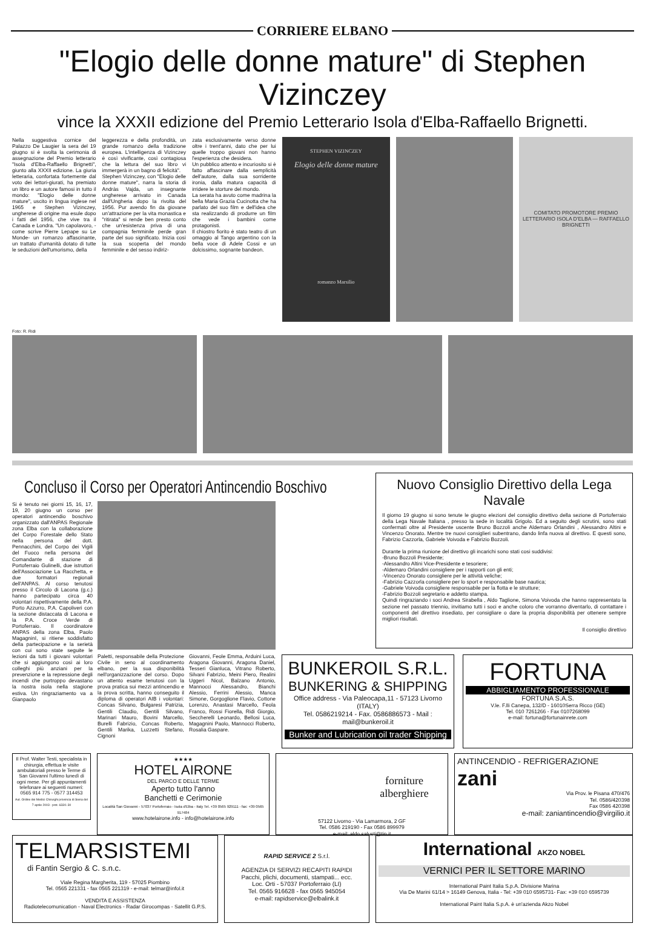CORRIERE ELBANO
"Elogio delle donne mature" di Stephen Vizinczey
vince la XXXII edizione del Premio Letterario Isola d'Elba-Raffaello Brignetti.
Nella suggestiva cornice del Palazzo De Laugier la sera del 19 giugno si è svolta la cerimonia di assegnazione del Premio letterario "Isola d'Elba-Raffaello Brignetti", giunto alla XXXII edizione. La giuria letteraria, confortata fortemente dal voto dei lettori-giurati, ha premiato un libro e un autore famosi in tutto il mondo: "Elogio delle donne mature", uscito in lingua inglese nel 1965 e Stephen Vizinczey, ungherese di origine ma esule dopo i fatti del 1956, che vive tra il Canada e Londra. "Un capolavoro, - come scrive Pierre Lepape su Le Monde- un romanzo affascinante, un trattato d'umanità dotato di tutte le seduzioni dell'umorismo, della
leggerezza e della profondità, un grande romanzo della tradizione europea. L'intelligenza di Vizinczey è così vivificante, così contagiosa che la lettura del suo libro vi immergerà in un bagno di felicità".
Stephen Vizinczey, con "Elogio delle donne mature", narra la storia di Andràs Vajda, un insegnante ungherese arrivato in Canada dall'Ungheria dopo la rivolta del 1956. Pur avendo fin da giovane un'attrazione per la vita monastica e "ritirata" si rende ben presto conto che un'esistenza priva di una compagnia femminile perde gran parte del suo significato. Inizia così la sua scoperta del mondo femminile e del sesso indiriz-
zata esclusivamente verso donne oltre i trent'anni, dato che per lui quelle troppo giovani non hanno l'esperienza che desidera.
Un pubblico attento e incuriosito si è fatto affascinare dalla semplicità dell'autore, dalla sua sorridente ironia, dalla matura capacità di irridere le storture del mondo.
La serata ha avuto come madrina la bella Maria Grazia Cucinotta che ha parlato del suo film e dell'idea che sta realizzando di produrre un film che vede i bambini come protagonisti.
Il chiostro fiorito è stato teatro di un omaggio al Tango argentino con la bella voce di Adele Cossi e un dolcissimo, sognante bandeon.
STEPHEN VIZINCZEY
Elogio delle donne mature
romanzo Marsilio
COMITATO PROMOTORE PREMIO LETTERARIO ISOLA D'ELBA — RAFFAELLO BRIGNETTI
Foto: R. Ridi
Concluso il Corso per Operatori Antincendio Boschivo
Si è tenuto nei giorni 15, 16, 17, 19, 20 giugno un corso per operatori antincendio boschivo organizzato dall'ANPAS Regionale zona Elba con la collaborazione del Corpo Forestale dello Stato nella persona del dott. Pennacchini, del Corpo dei Vigili del Fuoco nella persona del Comandante di stazione di Portoferraio Gulinelli, due istruttori dell'Associazione La Racchetta, e due formatori regionali dell'ANPAS. Al corso tenutosi presso il Circolo di Lacona (g.c.) hanno partecipato circa 40 volontari rispettivamente della P.A. Porto Azzurro, P.A. Capoliveri con la sezione distaccata di Lacona e la P.A. Croce Verde di Portoferraio. Il coordinatore ANPAS della zona Elba, Paolo MagagninI, si ritiene soddisfatto della partecipazione e la serietà con cui sono state seguite le lezioni da tutti i giovani volontari che si aggiungono così ai loro colleghi più anziani per la prevenzione e la repressione degli incendi che purtroppo devastano la nostra isola nella stagione estiva. Un ringraziamento va a Gianpaolo
Paletti, responsabile della Protezione Civile in seno al coordinamento elbano, per la sua disponibilità nell'organizzazione del corso. Dopo un attento esame tenutosi con la prova pratica sui mezzi antincendio e la prova scritta, hanno conseguito il diploma di operatori AIB i volontari: Concas Silvano, Bulgaresi Patrizia, Gentili Claudio, Gentili Silvano, Marinari Mauro, Bovini Marcello, Burelli Fabrizio, Concas Roberto, Gentili Marika, Luzzetti Stefano, Cignoni
Giovanni, Feole Emma, Arduini Luca, Aragona Giovanni, Aragona Daniel, Tesseri Gianluca, Vitrano Roberto, Silvani Fabrizio, Meini Piero, Realini Uggeri Nicol, Balzano Antonio, Mannocci Alessandro, Bianchi Alessio, Ferrini Alessio, Manca Simone, Gorgoglione Flavio, Cottone Lorenzo, Anastasi Marcello, Feola Franco, Rossi Fiorella, Ridi Giorgio, Seccherelli Leonardo, Bellosi Luca, Magagnini Paolo, Mannocci Roberto, Rosalia Gaspare.
Nuovo Consiglio Direttivo della Lega Navale
Il giorno 19 giugno si sono tenute le giugno elezioni del consiglio direttivo della sezione di Portoferraio della Lega Navale Italiana , presso la sede in località Grigolo. Ed a seguito degli scrutini, sono stati confermati oltre al Presidente uscente Bruno Bozzoli anche Aldemaro Orlandini , Alessandro Altini e Vincenzo Onorato. Mentre tre nuovi consiglieri subentrano, dando linfa nuova al direttivo. E questi sono, Fabrizio Cazzorla, Gabriele Voivoda e Fabrizio Bozzoli.
Durante la prima riunione del direttivo gli incarichi sono stati cosi suddivisi:
-Bruno Bozzoli Presidente;
-Alessandro Altini Vice-Presidente e tesoriere;
-Aldemaro Orlandini consigliere per i rapporti con gli enti;
-Vincenzo Onorato consigliere per le attività veliche;
-Fabrizio Cazzorla consigliere per lo sport e responsabile base nautica;
-Gabriele Voivoda consigliere responsabile per la flotta e le strutture;
-Fabrizio Bozzoli segretario e addetto stampa.
Quindi ringraziando i soci Andrea Sirabella , Aldo Taglione, Simona Voivoda che hanno rappresentato la sezione nel passato triennio, invitiamo tutti i soci e anche coloro che vorranno diventarlo, di contattare i componenti del direttivo insediato, per consigliare o dare la propria disponibilità per ottenere sempre migliori risultati.
Il consiglio direttivo
BUNKEROIL S.R.L.
BUNKERING & SHIPPING
Office address - Via Paleocapa,11 - 57123 Livorno (ITALY)
Tel. 0586219214 - Fax. 0586886573 - Mail : mail@bunkeroil.it
Bunker and Lubrication oil trader Shipping
FORTUNA
ABBIGLIAMENTO PROFESSIONALE
FORTUNA S.A.S.
V.le. F.lli Canepa, 132/D - 16010Serra Ricco (GE)
Tel. 010 7261266 - Fax 0107268099
e-mail: fortuna@fortunainrete.com
Il Prof. Walter Testi, specialista in chirurgia, effettua le visite ambulatoriali presso le Terme di San Giovanni l'ultimo lunedì di ogni mese. Per gli appuntamenti telefonare ai seguenti numeri:
0565 914 775 - 0577 314453
Aut. Ordine dei Medici Chirurghi provincia di Siena del 7 aprile 2003 - prot. 633/1-30
★★★★
HOTEL AIRONE
DEL PARCO E DELLE TERME
Aperto tutto l'anno
Banchetti e Cerimonie
Località San Giovanni - 57037 Portoferraio - Isola d'Elba - Italy Tel. +39 0565 929111 - fax: +39 0565 917484
www.hotelairone.info - info@hotelairone.info
forniture alberghiere
57122 Livorno - Via Lamarmora, 2 GF
Tel. 0586 219190 - Fax 0586 899979
e-mail: aldo.salusti@tin.it
ANTINCENDIO - REFRIGERAZIONE
zani
Via Prov. le Pisana 470/476
Tel. 0586/420398
Fax 0586 420398
e-mail: zaniantincendio@virgilio.it
TELMARSISTEMI
di Fantin Sergio & C. s.n.c.
Viale Regina Margherita, 119 - 57025 Piombino
Tel. 0565 221331 - fax 0565 221319 - e-mail: telmar@infol.it
VENDITA E ASSISTENZA
Radiotelecomunication - Naval Electronics - Radar Girocompas - Satellit G.P.S.
RAPID SERVICE 2 S.r.l.
AGENZIA DI SERVIZI RECAPITI RAPIDI
Pacchi, plichi, documenti, stampati... ecc.
Loc. Orti - 57037 Portoferraio (LI)
Tel. 0565 916628 - fax 0565 945054
e-mail: rapidservice@elbalink.it
International AKZO NOBEL
VERNICI PER IL SETTORE MARINO
International Paint Italia S.p.A. Divisione Marina
Via De Marini 61/14 > 16149 Genova, Italia - Tel: +39 010 6595731- Fax: +39 010 6595739
International Paint Italia S.p.A. è un'azienda Akzo Nobel